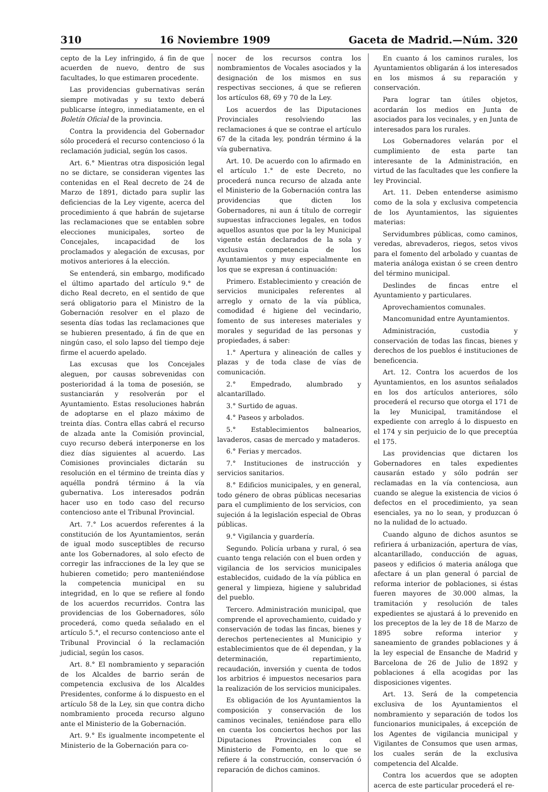310 16 Noviembre 1909 Gaceta de Madrid.—Núm. 320
cepto de la Ley infringido, á fin de que acuerden de nuevo, dentro de sus facultades, lo que estimaren procedente.
Las providencias gubernativas serán siempre motivadas y su texto deberá publicarse íntegro, inmediatamente, en el Boletín Oficial de la provincia.
Contra la providencia del Gobernador sólo procederá el recurso contencioso ó la reclamación judicial, según los casos.
Art. 6.° Mientras otra disposición legal no se dictare, se consideran vigentes las contenidas en el Real decreto de 24 de Marzo de 1891, dictado para suplir las deficiencias de la Ley vigente, acerca del procedimiento á que habrán de sujetarse las reclamaciones que se entablen sobre elecciones municipales, sorteo de Concejales, incapacidad de los proclamados y alegación de excusas, por motivos anteriores á la elección.
Se entenderá, sin embargo, modificado el último apartado del artículo 9.° de dicho Real decreto, en el sentido de que será obligatorio para el Ministro de la Gobernación resolver en el plazo de sesenta días todas las reclamaciones que se hubieren presentado, á fin de que en ningún caso, el solo lapso del tiempo deje firme el acuerdo apelado.
Las excusas que los Concejales aleguen, por causas sobrevenidas con posterioridad á la toma de posesión, se sustanciarán y resolverán por el Ayuntamiento. Estas resoluciones habrán de adoptarse en el plazo máximo de treinta días. Contra ellas cabrá el recurso de alzada ante la Comisión provincial, cuyo recurso deberá interponerse en los diez días siguientes al acuerdo. Las Comisiones provinciales dictarán su resolución en el término de treinta días y aquélla pondrá término á la vía gubernativa. Los interesados podrán hacer uso en todo caso del recurso contencioso ante el Tribunal Provincial.
Art. 7.° Los acuerdos referentes á la constitución de los Ayuntamientos, serán de igual modo susceptibles de recurso ante los Gobernadores, al solo efecto de corregir las infracciones de la ley que se hubieren cometido; pero manteniéndose la competencia municipal en su integridad, en lo que se refiere al fondo de los acuerdos recurridos. Contra las providencias de los Gobernadores, sólo procederá, como queda señalado en el artículo 5.°, el recurso contencioso ante el Tribunal Provincial ó la reclamación judicial, según los casos.
Art. 8.° El nombramiento y separación de los Alcaldes de barrio serán de competencia exclusiva de los Alcaldes Presidentes, conforme á lo dispuesto en el artículo 58 de la Ley, sin que contra dicho nombramiento proceda recurso alguno ante el Ministerio de la Gobernación.
Art. 9.° Es igualmente incompetente el Ministerio de la Gobernación para co-
nocer de los recursos contra los nombramientos de Vocales asociados y la designación de los mismos en sus respectivas secciones, á que se refieren los artículos 68, 69 y 70 de la Ley.
Los acuerdos de las Diputaciones Provinciales resolviendo las reclamaciones á que se contrae el artículo 67 de la citada ley, pondrán término á la vía gubernativa.
Art. 10. De acuerdo con lo afirmado en el artículo 1.° de este Decreto, no procederá nunca recurso de alzada ante el Ministerio de la Gobernación contra las providencias que dicten los Gobernadores, ni aun á título de corregir supuestas infracciones legales, en todos aquellos asuntos que por la ley Municipal vigente están declarados de la sola y exclusiva competencia de los Ayuntamientos y muy especialmente en los que se expresan á continuación:
Primero. Establecimiento y creación de servicios municipales referentes al arreglo y ornato de la vía pública, comodidad é higiene del vecindario, fomento de sus intereses materiales y morales y seguridad de las personas y propiedades, á saber:
1.° Apertura y alineación de calles y plazas y de toda clase de vías de comunicación.
2.° Empedrado, alumbrado y alcantarillado.
3.° Surtido de aguas.
4.° Paseos y arbolados.
5.° Establecimientos balnearios, lavaderos, casas de mercado y mataderos.
6.° Ferias y mercados.
7.° Instituciones de instrucción y servicios sanitarios.
8.° Edificios municipales, y en general, todo género de obras públicas necesarias para el cumplimiento de los servicios, con sujeción á la legislación especial de Obras públicas.
9.° Vigilancia y guardería.
Segundo. Policía urbana y rural, ó sea cuanto tenga relación con el buen orden y vigilancia de los servicios municipales establecidos, cuidado de la vía pública en general y limpieza, higiene y salubridad del pueblo.
Tercero. Administración municipal, que comprende el aprovechamiento, cuidado y conservación de todas las fincas, bienes y derechos pertenecientes al Municipio y establecimientos que de él dependan, y la determinación, repartimiento, recaudación, inversión y cuenta de todos los arbitrios é impuestos necesarios para la realización de los servicios municipales.
Es obligación de los Ayuntamientos la composición y conservación de los caminos vecinales, teniéndose para ello en cuenta los conciertos hechos por las Diputaciones Provinciales con el Ministerio de Fomento, en lo que se refiere á la construcción, conservación ó reparación de dichos caminos.
En cuanto á los caminos rurales, los Ayuntamientos obligarán á los interesados en los mismos á su reparación y conservación.
Para lograr tan útiles objetos, acordarán los medios en Junta de asociados para los vecinales, y en Junta de interesados para los rurales.
Los Gobernadores velarán por el cumplimiento de esta parte tan interesante de la Administración, en virtud de las facultades que les confiere la ley Provincial.
Art. 11. Deben entenderse asimismo como de la sola y exclusiva competencia de los Ayuntamientos, las siguientes materias:
Servidumbres públicas, como caminos, veredas, abrevaderos, riegos, setos vivos para el fomento del arbolado y cuantas de materia análoga existan ó se creen dentro del término municipal.
Deslindes de fincas entre el Ayuntamiento y particulares.
Aprovechamientos comunales.
Mancomunidad entre Ayuntamientos.
Administración, custodia y conservación de todas las fincas, bienes y derechos de los pueblos é instituciones de beneficencia.
Art. 12. Contra los acuerdos de los Ayuntamientos, en los asuntos señalados en los dos artículos anteriores, sólo procederá el recurso que otorga el 171 de la ley Municipal, tramitándose el expediente con arreglo á lo dispuesto en el 174 y sin perjuicio de lo que preceptúa el 175.
Las providencias que dictaren los Gobernadores en tales expedientes causarán estado y sólo podrán ser reclamadas en la vía contenciosa, aun cuando se alegue la existencia de vicios ó defectos en el procedimiento, ya sean esenciales, ya no lo sean, y produzcan ó no la nulidad de lo actuado.
Cuando alguno de dichos asuntos se refiriera á urbanización, apertura de vías, alcantarillado, conducción de aguas, paseos y edificios ó materia análoga que afectare á un plan general ó parcial de reforma interior de poblaciones, si éstas fueren mayores de 30.000 almas, la tramitación y resolución de tales expedientes se ajustará á lo prevenido en los preceptos de la ley de 18 de Marzo de 1895 sobre reforma interior y saneamiento de grandes poblaciones y á la ley especial de Ensanche de Madrid y Barcelona de 26 de Julio de 1892 y poblaciones á ella acogidas por las disposiciones vigentes.
Art. 13. Será de la competencia exclusiva de los Ayuntamientos el nombramiento y separación de todos los funcionarios municipales, á excepción de los Agentes de vigilancia municipal y Vigilantes de Consumos que usen armas, los cuales serán de la exclusiva competencia del Alcalde.
Contra los acuerdos que se adopten acerca de este particular procederá el re-